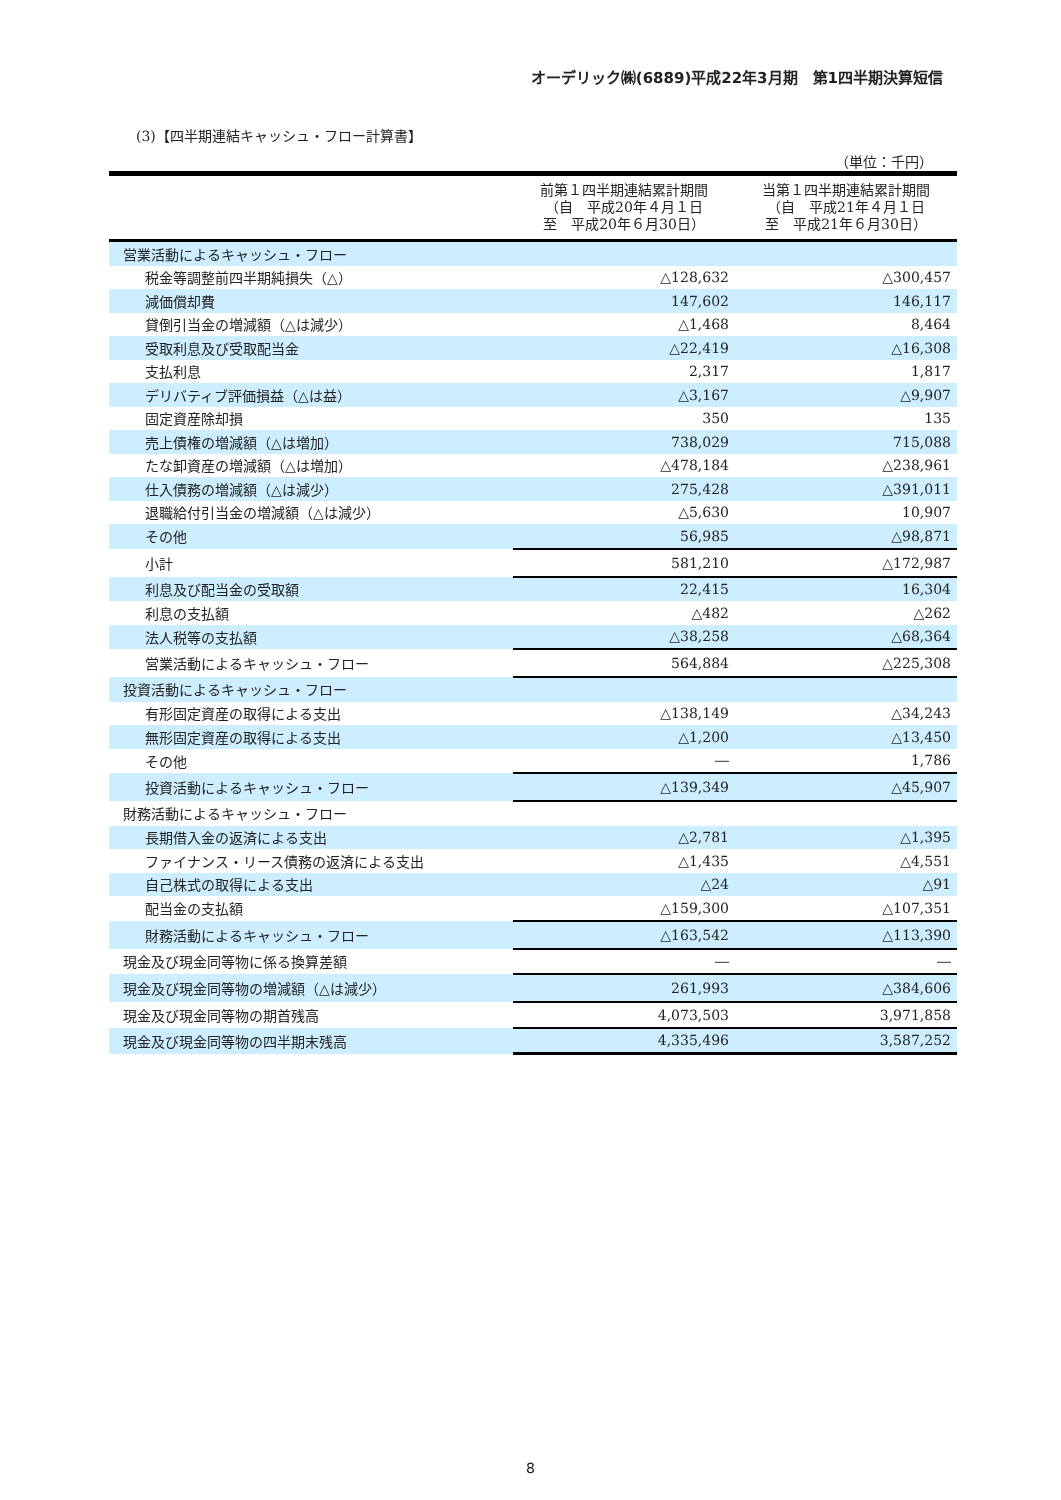オーデリック㈱(6889)平成22年3月期　第1四半期決算短信
(3)【四半期連結キャッシュ・フロー計算書】
（単位：千円）
| | 前第１四半期連結累計期間 （自 平成20年４月１日 至 平成20年６月30日） | 当第１四半期連結累計期間 （自 平成21年４月１日 至 平成21年６月30日） |
| --- | --- | --- |
| 営業活動によるキャッシュ・フロー | | |
| 税金等調整前四半期純損失（△） | △128,632 | △300,457 |
| 減価償却費 | 147,602 | 146,117 |
| 貸倒引当金の増減額（△は減少） | △1,468 | 8,464 |
| 受取利息及び受取配当金 | △22,419 | △16,308 |
| 支払利息 | 2,317 | 1,817 |
| デリバティブ評価損益（△は益） | △3,167 | △9,907 |
| 固定資産除却損 | 350 | 135 |
| 売上債権の増減額（△は増加） | 738,029 | 715,088 |
| たな卸資産の増減額（△は増加） | △478,184 | △238,961 |
| 仕入債務の増減額（△は減少） | 275,428 | △391,011 |
| 退職給付引当金の増減額（△は減少） | △5,630 | 10,907 |
| その他 | 56,985 | △98,871 |
| 小計 | 581,210 | △172,987 |
| 利息及び配当金の受取額 | 22,415 | 16,304 |
| 利息の支払額 | △482 | △262 |
| 法人税等の支払額 | △38,258 | △68,364 |
| 営業活動によるキャッシュ・フロー | 564,884 | △225,308 |
| 投資活動によるキャッシュ・フロー | | |
| 有形固定資産の取得による支出 | △138,149 | △34,243 |
| 無形固定資産の取得による支出 | △1,200 | △13,450 |
| その他 | ― | 1,786 |
| 投資活動によるキャッシュ・フロー | △139,349 | △45,907 |
| 財務活動によるキャッシュ・フロー | | |
| 長期借入金の返済による支出 | △2,781 | △1,395 |
| ファイナンス・リース債務の返済による支出 | △1,435 | △4,551 |
| 自己株式の取得による支出 | △24 | △91 |
| 配当金の支払額 | △159,300 | △107,351 |
| 財務活動によるキャッシュ・フロー | △163,542 | △113,390 |
| 現金及び現金同等物に係る換算差額 | ― | ― |
| 現金及び現金同等物の増減額（△は減少） | 261,993 | △384,606 |
| 現金及び現金同等物の期首残高 | 4,073,503 | 3,971,858 |
| 現金及び現金同等物の四半期末残高 | 4,335,496 | 3,587,252 |
8